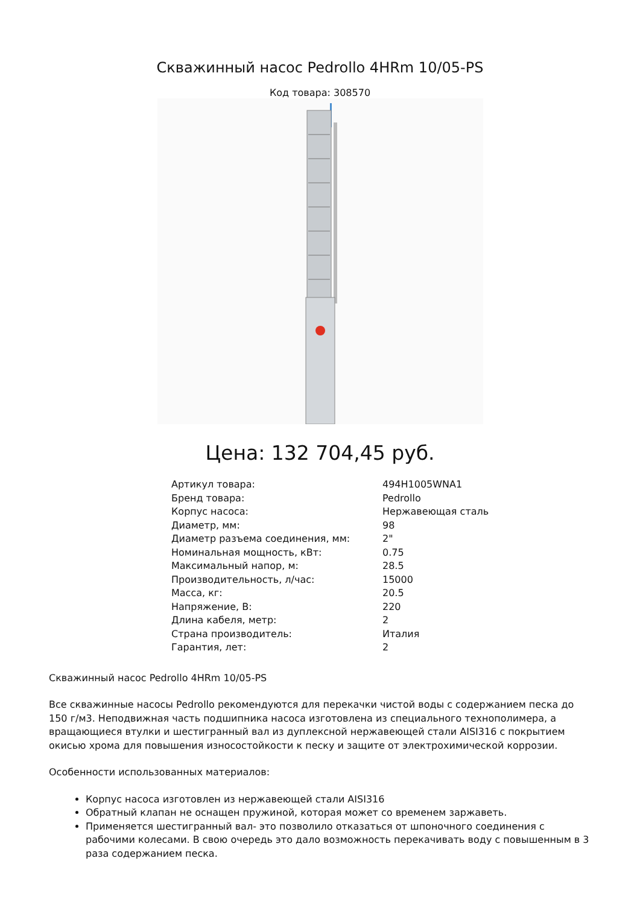Скважинный насос Pedrollo 4HRm 10/05-PS
Код товара: 308570
Цена: 132 704,45 руб.
| Артикул товара: | 494H1005WNA1 |
| Бренд товара: | Pedrollo |
| Корпус насоса: | Нержавеющая сталь |
| Диаметр, мм: | 98 |
| Диаметр разъема соединения, мм: | 2" |
| Номинальная мощность, кВт: | 0.75 |
| Максимальный напор, м: | 28.5 |
| Производительность, л/час: | 15000 |
| Масса, кг: | 20.5 |
| Напряжение, В: | 220 |
| Длина кабеля, метр: | 2 |
| Страна производитель: | Италия |
| Гарантия, лет: | 2 |
Скважинный насос Pedrollo 4HRm 10/05-PS
Все скважинные насосы Pedrollo рекомендуются для перекачки чистой воды с содержанием песка до 150 г/м3. Неподвижная часть подшипника насоса изготовлена из специального технополимера, а вращающиеся втулки и шестигранный вал из дуплексной нержавеющей стали AISI316 с покрытием окисью хрома для повышения износостойкости к песку и защите от электрохимической коррозии.
Особенности использованных материалов:
Корпус насоса изготовлен из нержавеющей стали AISI316
Обратный клапан не оснащен пружиной, которая может со временем заржаветь.
Применяется шестигранный вал- это позволило отказаться от шпоночного соединения с рабочими колесами. В свою очередь это дало возможность перекачивать воду с повышенным в 3 раза содержанием песка.